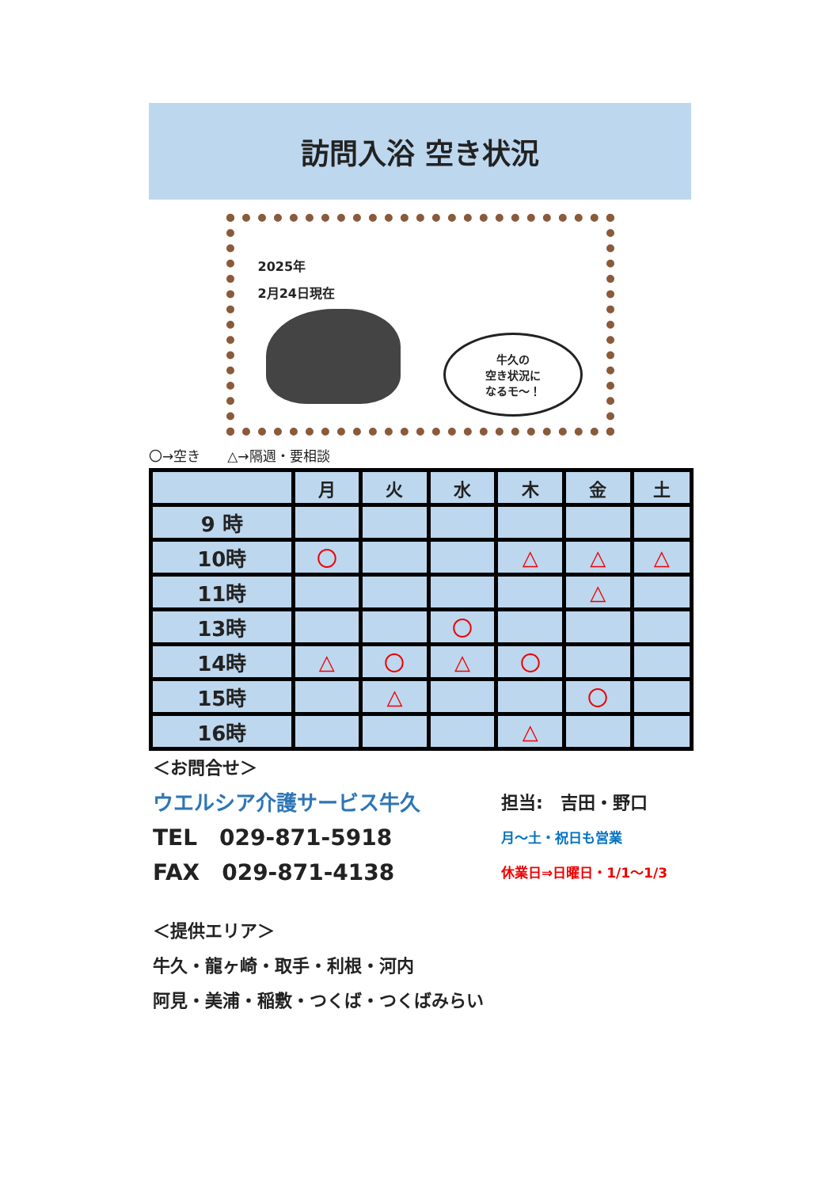訪問入浴 空き状況
2025年
2月24日現在
牛久の
空き状況に
なるモ～！
〇→空き　　△→隔週・要相談
| | 月 | 火 | 水 | 木 | 金 | 土 |
| --- | --- | --- | --- | --- | --- | --- |
| 9 時 | | | | | | |
| 10時 | 〇 | | | △ | △ | △ |
| 11時 | | | | | △ | |
| 13時 | | | 〇 | | | |
| 14時 | △ | 〇 | △ | 〇 | | |
| 15時 | | △ | | | 〇 | |
| 16時 | | | | △ | | |
＜お問合せ＞
ウエルシア介護サービス牛久 担当:　吉田・野口
TEL　029-871-5918 月～土・祝日も営業
FAX　029-871-4138 休業日⇒日曜日・1/1～1/3
＜提供エリア＞
牛久・龍ヶ崎・取手・利根・河内
阿見・美浦・稲敷・つくば・つくばみらい